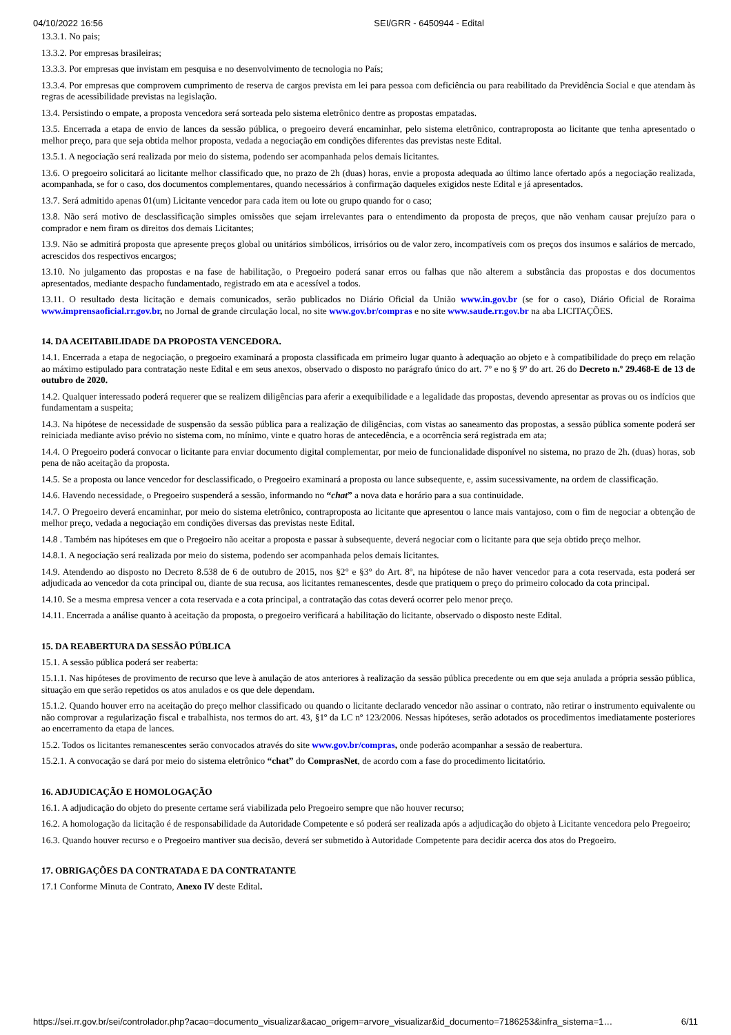04/10/2022 16:56 SEI/GRR - 6450944 - Edital
13.3.1. No pais;
13.3.2. Por empresas brasileiras;
13.3.3. Por empresas que invistam em pesquisa e no desenvolvimento de tecnologia no País;
13.3.4. Por empresas que comprovem cumprimento de reserva de cargos prevista em lei para pessoa com deficiência ou para reabilitado da Previdência Social e que atendam às regras de acessibilidade previstas na legislação.
13.4. Persistindo o empate, a proposta vencedora será sorteada pelo sistema eletrônico dentre as propostas empatadas.
13.5. Encerrada a etapa de envio de lances da sessão pública, o pregoeiro deverá encaminhar, pelo sistema eletrônico, contraproposta ao licitante que tenha apresentado o melhor preço, para que seja obtida melhor proposta, vedada a negociação em condições diferentes das previstas neste Edital.
13.5.1. A negociação será realizada por meio do sistema, podendo ser acompanhada pelos demais licitantes.
13.6. O pregoeiro solicitará ao licitante melhor classificado que, no prazo de 2h (duas) horas, envie a proposta adequada ao último lance ofertado após a negociação realizada, acompanhada, se for o caso, dos documentos complementares, quando necessários à confirmação daqueles exigidos neste Edital e já apresentados.
13.7. Será admitido apenas 01(um) Licitante vencedor para cada item ou lote ou grupo quando for o caso;
13.8. Não será motivo de desclassificação simples omissões que sejam irrelevantes para o entendimento da proposta de preços, que não venham causar prejuízo para o comprador e nem firam os direitos dos demais Licitantes;
13.9. Não se admitirá proposta que apresente preços global ou unitários simbólicos, irrisórios ou de valor zero, incompatíveis com os preços dos insumos e salários de mercado, acrescidos dos respectivos encargos;
13.10. No julgamento das propostas e na fase de habilitação, o Pregoeiro poderá sanar erros ou falhas que não alterem a substância das propostas e dos documentos apresentados, mediante despacho fundamentado, registrado em ata e acessível a todos.
13.11. O resultado desta licitação e demais comunicados, serão publicados no Diário Oficial da União www.in.gov.br (se for o caso), Diário Oficial de Roraima www.imprensaoficial.rr.gov.br, no Jornal de grande circulação local, no site www.gov.br/compras e no site www.saude.rr.gov.br na aba LICITAÇÕES.
14. DA ACEITABILIDADE DA PROPOSTA VENCEDORA.
14.1. Encerrada a etapa de negociação, o pregoeiro examinará a proposta classificada em primeiro lugar quanto à adequação ao objeto e à compatibilidade do preço em relação ao máximo estipulado para contratação neste Edital e em seus anexos, observado o disposto no parágrafo único do art. 7º e no § 9º do art. 26 do Decreto n.º 29.468-E de 13 de outubro de 2020.
14.2. Qualquer interessado poderá requerer que se realizem diligências para aferir a exequibilidade e a legalidade das propostas, devendo apresentar as provas ou os indícios que fundamentam a suspeita;
14.3. Na hipótese de necessidade de suspensão da sessão pública para a realização de diligências, com vistas ao saneamento das propostas, a sessão pública somente poderá ser reiniciada mediante aviso prévio no sistema com, no mínimo, vinte e quatro horas de antecedência, e a ocorrência será registrada em ata;
14.4. O Pregoeiro poderá convocar o licitante para enviar documento digital complementar, por meio de funcionalidade disponível no sistema, no prazo de 2h. (duas) horas, sob pena de não aceitação da proposta.
14.5. Se a proposta ou lance vencedor for desclassificado, o Pregoeiro examinará a proposta ou lance subsequente, e, assim sucessivamente, na ordem de classificação.
14.6. Havendo necessidade, o Pregoeiro suspenderá a sessão, informando no “chat” a nova data e horário para a sua continuidade.
14.7. O Pregoeiro deverá encaminhar, por meio do sistema eletrônico, contraproposta ao licitante que apresentou o lance mais vantajoso, com o fim de negociar a obtenção de melhor preço, vedada a negociação em condições diversas das previstas neste Edital.
14.8 . Também nas hipóteses em que o Pregoeiro não aceitar a proposta e passar à subsequente, deverá negociar com o licitante para que seja obtido preço melhor.
14.8.1. A negociação será realizada por meio do sistema, podendo ser acompanhada pelos demais licitantes.
14.9. Atendendo ao disposto no Decreto 8.538 de 6 de outubro de 2015, nos §2° e §3° do Art. 8º, na hipótese de não haver vencedor para a cota reservada, esta poderá ser adjudicada ao vencedor da cota principal ou, diante de sua recusa, aos licitantes remanescentes, desde que pratiquem o preço do primeiro colocado da cota principal.
14.10. Se a mesma empresa vencer a cota reservada e a cota principal, a contratação das cotas deverá ocorrer pelo menor preço.
14.11. Encerrada a análise quanto à aceitação da proposta, o pregoeiro verificará a habilitação do licitante, observado o disposto neste Edital.
15. DA REABERTURA DA SESSÃO PÚBLICA
15.1. A sessão pública poderá ser reaberta:
15.1.1. Nas hipóteses de provimento de recurso que leve à anulação de atos anteriores à realização da sessão pública precedente ou em que seja anulada a própria sessão pública, situação em que serão repetidos os atos anulados e os que dele dependam.
15.1.2. Quando houver erro na aceitação do preço melhor classificado ou quando o licitante declarado vencedor não assinar o contrato, não retirar o instrumento equivalente ou não comprovar a regularização fiscal e trabalhista, nos termos do art. 43, §1º da LC nº 123/2006. Nessas hipóteses, serão adotados os procedimentos imediatamente posteriores ao encerramento da etapa de lances.
15.2. Todos os licitantes remanescentes serão convocados através do site www.gov.br/compras, onde poderão acompanhar a sessão de reabertura.
15.2.1. A convocação se dará por meio do sistema eletrônico “chat” do ComprasNet, de acordo com a fase do procedimento licitatório.
16. ADJUDICAÇÃO E HOMOLOGAÇÃO
16.1. A adjudicação do objeto do presente certame será viabilizada pelo Pregoeiro sempre que não houver recurso;
16.2. A homologação da licitação é de responsabilidade da Autoridade Competente e só poderá ser realizada após a adjudicação do objeto à Licitante vencedora pelo Pregoeiro;
16.3. Quando houver recurso e o Pregoeiro mantiver sua decisão, deverá ser submetido à Autoridade Competente para decidir acerca dos atos do Pregoeiro.
17. OBRIGAÇÕES DA CONTRATADA E DA CONTRATANTE
17.1 Conforme Minuta de Contrato, Anexo IV deste Edital.
https://sei.rr.gov.br/sei/controlador.php?acao=documento_visualizar&acao_origem=arvore_visualizar&id_documento=7186253&infra_sistema=1… 6/11